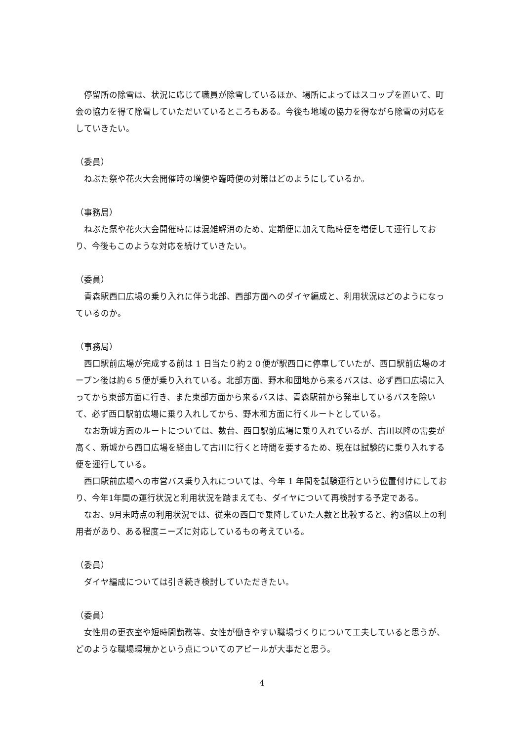停留所の除雪は、状況に応じて職員が除雪しているほか、場所によってはスコップを置いて、町会の協力を得て除雪していただいているところもある。今後も地域の協力を得ながら除雪の対応をしていきたい。
（委員）
　ねぶた祭や花火大会開催時の増便や臨時便の対策はどのようにしているか。
（事務局）
　ねぶた祭や花火大会開催時には混雑解消のため、定期便に加えて臨時便を増便して運行しており、今後もこのような対応を続けていきたい。
（委員）
　青森駅西口広場の乗り入れに伴う北部、西部方面へのダイヤ編成と、利用状況はどのようになっているのか。
（事務局）
　西口駅前広場が完成する前は 1 日当たり約２０便が駅西口に停車していたが、西口駅前広場のオープン後は約６５便が乗り入れている。北部方面、野木和団地から来るバスは、必ず西口広場に入ってから東部方面に行き、また東部方面から来るバスは、青森駅前から発車しているバスを除いて、必ず西口駅前広場に乗り入れしてから、野木和方面に行くルートとしている。
　なお新城方面のルートについては、数台、西口駅前広場に乗り入れているが、古川以降の需要が高く、新城から西口広場を経由して古川に行くと時間を要するため、現在は試験的に乗り入れする便を運行している。
　西口駅前広場への市営バス乗り入れについては、今年 1 年間を試験運行という位置付けにしており、今年1年間の運行状況と利用状況を踏まえても、ダイヤについて再検討する予定である。
　なお、9月末時点の利用状況では、従来の西口で乗降していた人数と比較すると、約3倍以上の利用者があり、ある程度ニーズに対応しているもの考えている。
（委員）
　ダイヤ編成については引き続き検討していただきたい。
（委員）
　女性用の更衣室や短時間勤務等、女性が働きやすい職場づくりについて工夫していると思うが、どのような職場環境かという点についてのアピールが大事だと思う。
4